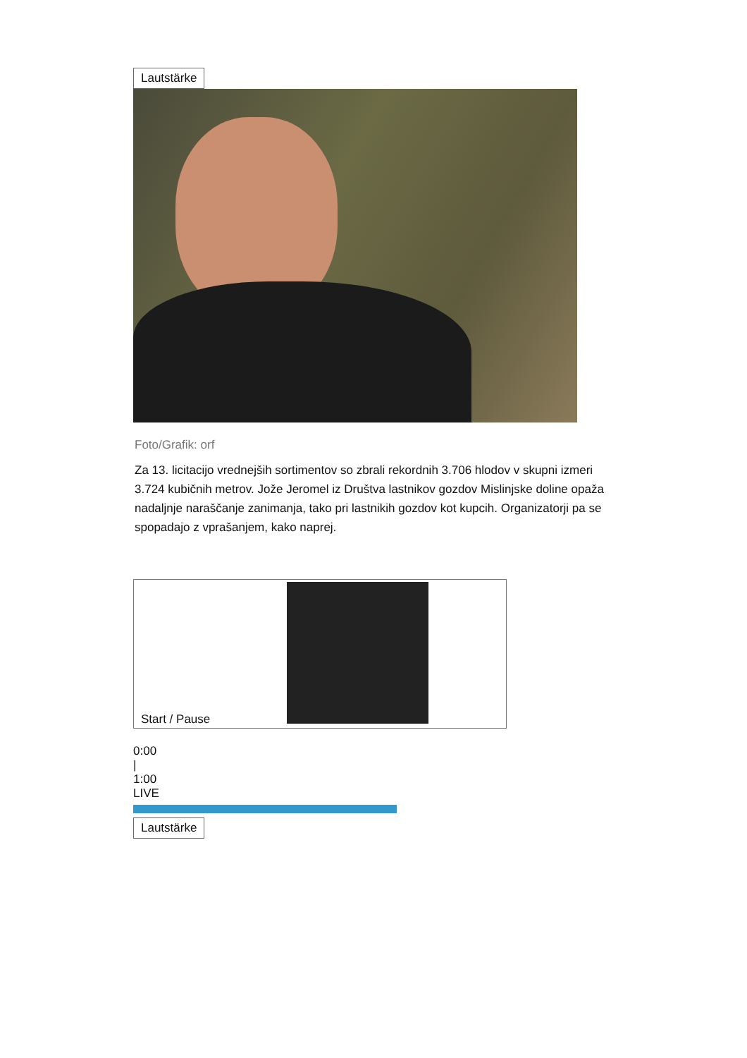Lautstärke
Foto/Grafik: orf
Za 13. licitacijo vrednejših sortimentov so zbrali rekordnih 3.706 hlodov v skupni izmeri 3.724 kubičnih metrov. Jože Jeromel iz Društva lastnikov gozdov Mislinjske doline opaža nadaljnje naraščanje zanimanja, tako pri lastnikih gozdov kot kupcih. Organizatorji pa se spopadajo z vprašanjem, kako naprej.
Start / Pause
0:00
|
1:00
LIVE
Lautstärke